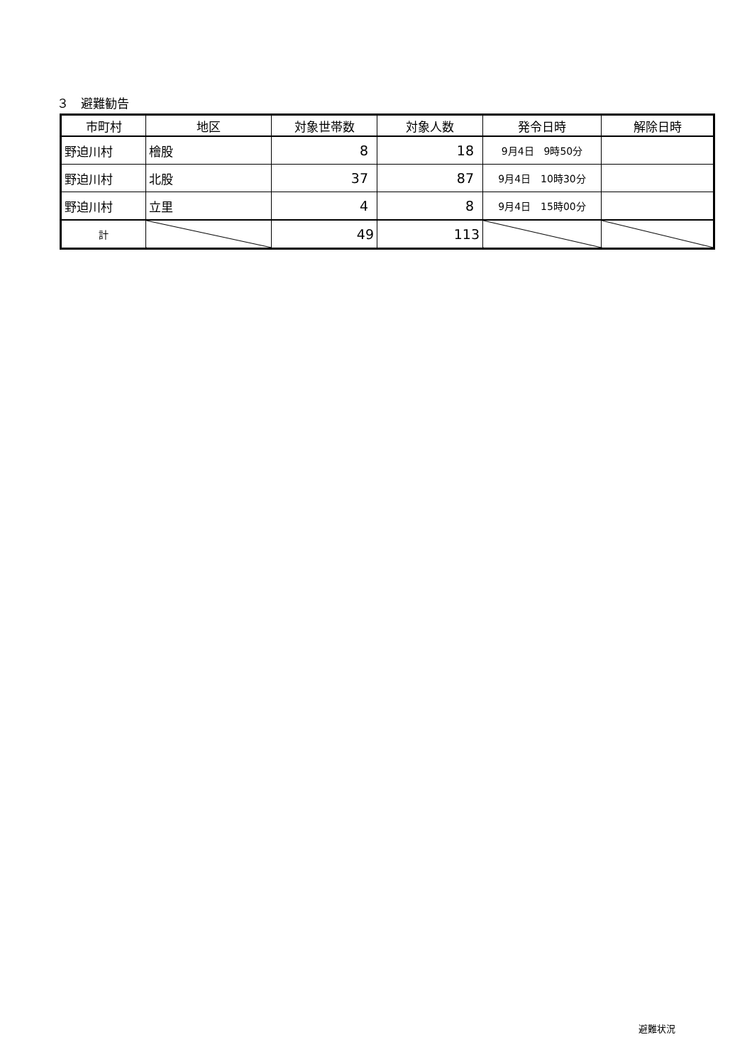３　避難勧告
| 市町村 | 地区 | 対象世帯数 | 対象人数 | 発令日時 | 解除日時 |
| --- | --- | --- | --- | --- | --- |
| 野迫川村 | 檜股 | 8 | 18 | 9月4日 9時50分 | |
| 野迫川村 | 北股 | 37 | 87 | 9月4日 10時30分 | |
| 野迫川村 | 立里 | 4 | 8 | 9月4日 15時00分 | |
| 計 | | 49 | 113 | | |
避難状況